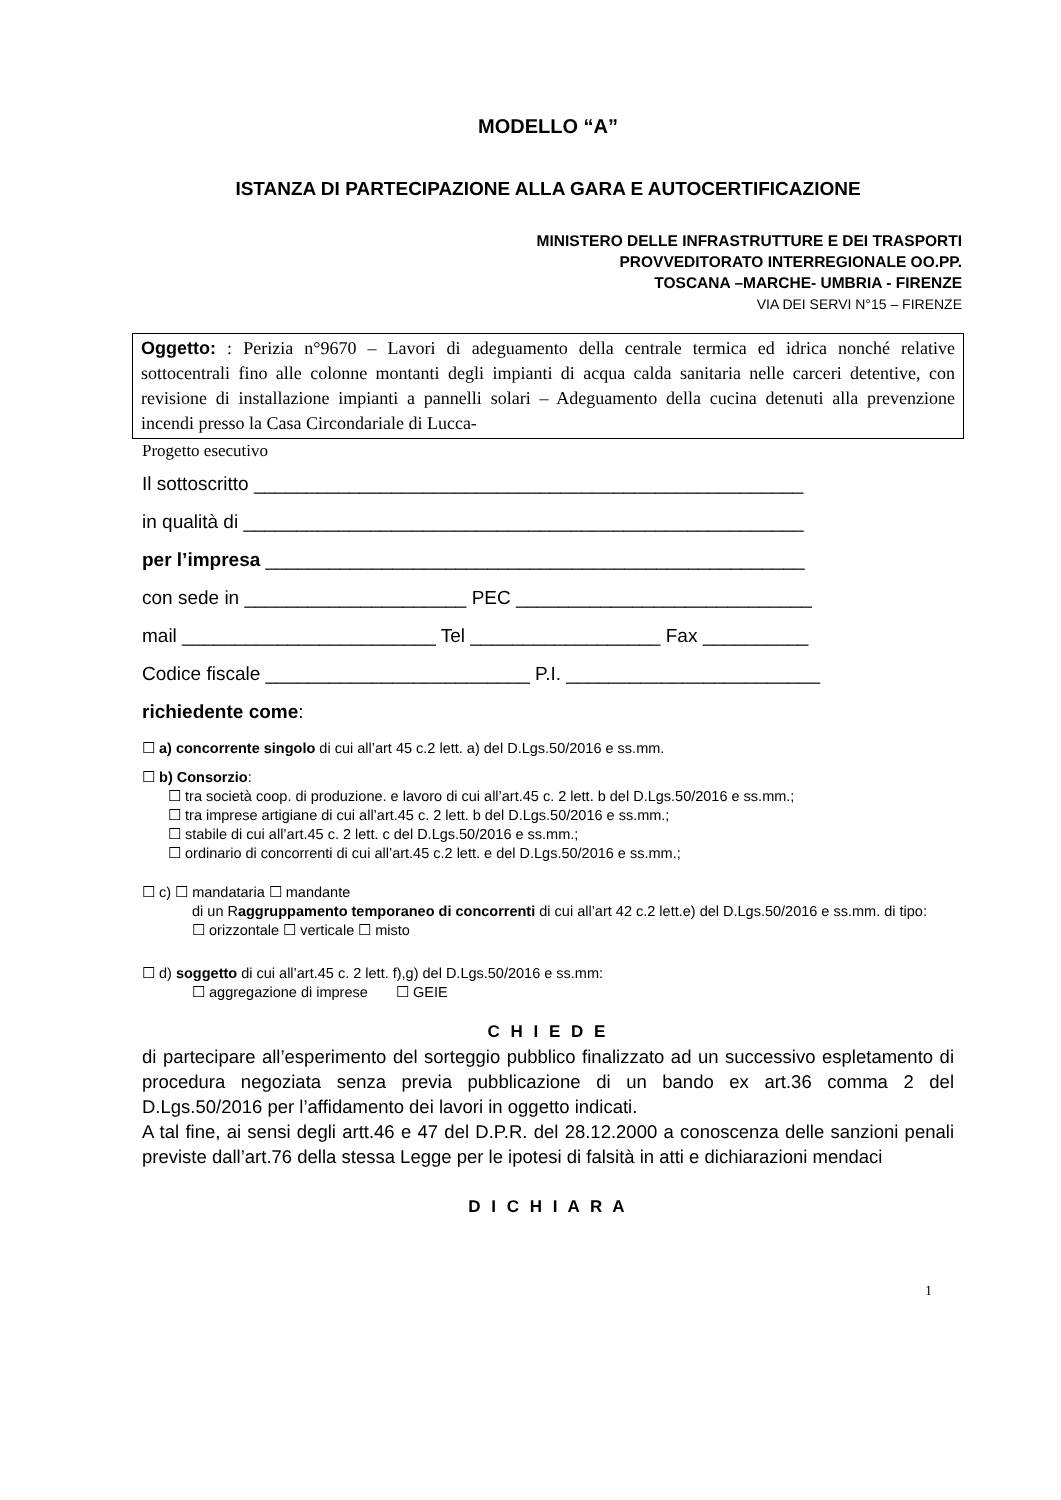MODELLO “A”
ISTANZA DI PARTECIPAZIONE ALLA GARA E AUTOCERTIFICAZIONE
MINISTERO DELLE INFRASTRUTTURE E DEI TRASPORTI
PROVVEDITORATO INTERREGIONALE OO.PP.
TOSCANA –MARCHE- UMBRIA - FIRENZE
VIA DEI SERVI N°15 – FIRENZE
Oggetto: : Perizia n°9670 – Lavori di adeguamento della centrale termica ed idrica nonché relative sottocentrali fino alle colonne montanti degli impianti di acqua calda sanitaria nelle carceri detentive, con revisione di installazione impianti a pannelli solari – Adeguamento della cucina detenuti alla prevenzione incendi presso la Casa Circondariale di Lucca-
Progetto esecutivo
Il sottoscritto ____________________________________________________
in qualità di _____________________________________________________
per l’impresa ___________________________________________________
con sede in _____________________ PEC ____________________________
mail ________________________ Tel __________________ Fax __________
Codice fiscale _________________________ P.I. ________________________
richiedente come:
☐ a) concorrente singolo di cui all’art 45 c.2 lett. a) del D.Lgs.50/2016 e ss.mm.
☐ b) Consorzio:
☐ tra società coop. di produzione. e lavoro di cui all’art.45 c. 2 lett. b del D.Lgs.50/2016 e ss.mm.;
☐ tra imprese artigiane di cui all’art.45 c. 2 lett. b del D.Lgs.50/2016 e ss.mm.;
☐ stabile di cui all’art.45 c. 2 lett. c del D.Lgs.50/2016 e ss.mm.;
☐ ordinario di concorrenti di cui all’art.45 c.2 lett. e del D.Lgs.50/2016 e ss.mm.;
☐ c) ☐ mandataria ☐ mandante
di un Raggruppamento temporaneo di concorrenti di cui all’art 42 c.2 lett.e) del D.Lgs.50/2016 e ss.mm. di tipo:
☐ orizzontale ☐ verticale ☐ misto
☐ d) soggetto di cui all’art.45 c. 2 lett. f),g) del D.Lgs.50/2016 e ss.mm:
☐ aggregazione di imprese ☐ GEIE
C H I E D E
di partecipare all’esperimento del sorteggio pubblico finalizzato ad un successivo espletamento di procedura negoziata senza previa pubblicazione di un bando ex art.36 comma 2 del D.Lgs.50/2016 per l’affidamento dei lavori in oggetto indicati.
A tal fine, ai sensi degli artt.46 e 47 del D.P.R. del 28.12.2000 a conoscenza delle sanzioni penali previste dall’art.76 della stessa Legge per le ipotesi di falsità in atti e dichiarazioni mendaci
D I C H I A R A
1